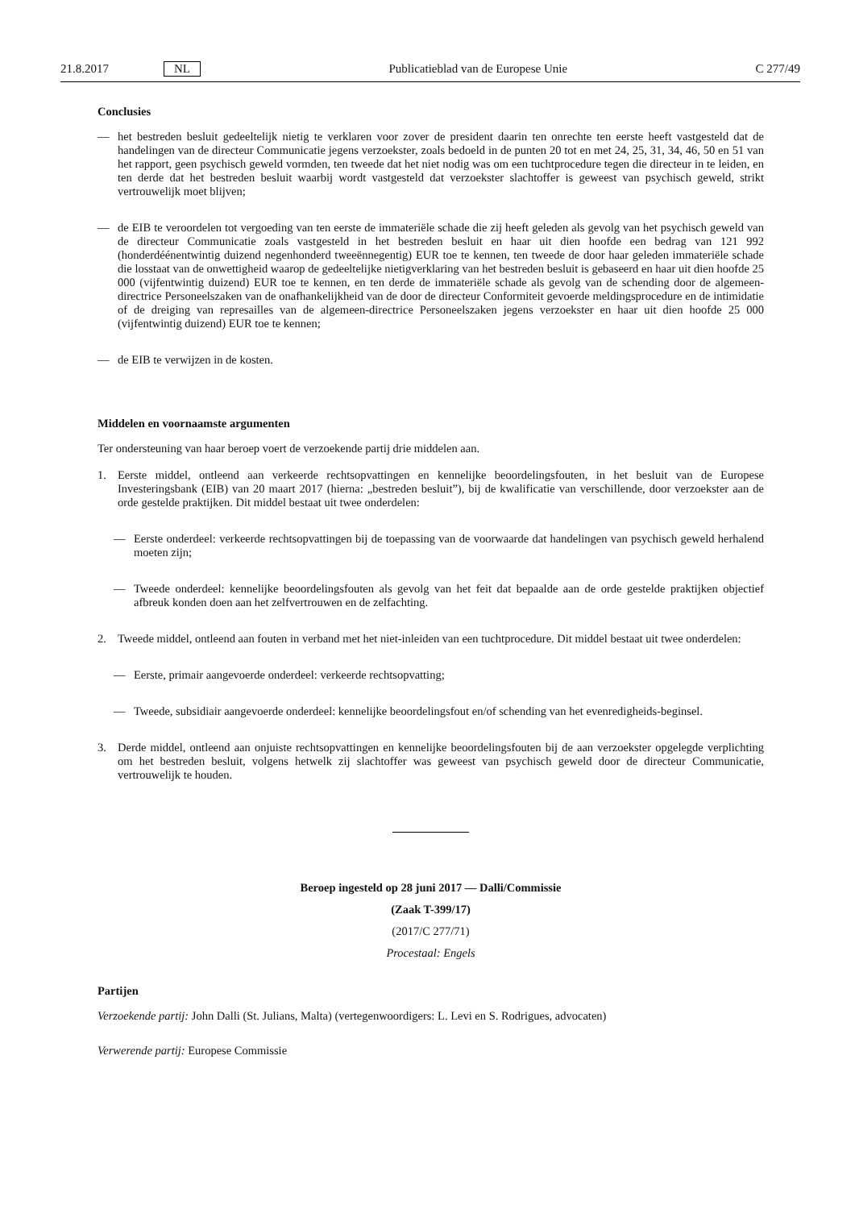21.8.2017 NL Publicatieblad van de Europese Unie C 277/49
Conclusies
— het bestreden besluit gedeeltelijk nietig te verklaren voor zover de president daarin ten onrechte ten eerste heeft vastgesteld dat de handelingen van de directeur Communicatie jegens verzoekster, zoals bedoeld in de punten 20 tot en met 24, 25, 31, 34, 46, 50 en 51 van het rapport, geen psychisch geweld vormden, ten tweede dat het niet nodig was om een tuchtprocedure tegen die directeur in te leiden, en ten derde dat het bestreden besluit waarbij wordt vastgesteld dat verzoekster slachtoffer is geweest van psychisch geweld, strikt vertrouwelijk moet blijven;
— de EIB te veroordelen tot vergoeding van ten eerste de immateriële schade die zij heeft geleden als gevolg van het psychisch geweld van de directeur Communicatie zoals vastgesteld in het bestreden besluit en haar uit dien hoofde een bedrag van 121 992 (honderdéénentwintig duizend negenhonderd tweeënnegentig) EUR toe te kennen, ten tweede de door haar geleden immateriële schade die losstaat van de onwettigheid waarop de gedeeltelijke nietigverklaring van het bestreden besluit is gebaseerd en haar uit dien hoofde 25 000 (vijfentwintig duizend) EUR toe te kennen, en ten derde de immateriële schade als gevolg van de schending door de algemeen-directrice Personeelszaken van de onafhankelijkheid van de door de directeur Conformiteit gevoerde meldingsprocedure en de intimidatie of de dreiging van represailles van de algemeen-directrice Personeelszaken jegens verzoekster en haar uit dien hoofde 25 000 (vijfentwintig duizend) EUR toe te kennen;
— de EIB te verwijzen in de kosten.
Middelen en voornaamste argumenten
Ter ondersteuning van haar beroep voert de verzoekende partij drie middelen aan.
1. Eerste middel, ontleend aan verkeerde rechtsopvattingen en kennelijke beoordelingsfouten, in het besluit van de Europese Investeringsbank (EIB) van 20 maart 2017 (hierna: „bestreden besluit”), bij de kwalificatie van verschillende, door verzoekster aan de orde gestelde praktijken. Dit middel bestaat uit twee onderdelen:
— Eerste onderdeel: verkeerde rechtsopvattingen bij de toepassing van de voorwaarde dat handelingen van psychisch geweld herhalend moeten zijn;
— Tweede onderdeel: kennelijke beoordelingsfouten als gevolg van het feit dat bepaalde aan de orde gestelde praktijken objectief afbreuk konden doen aan het zelfvertrouwen en de zelfachting.
2. Tweede middel, ontleend aan fouten in verband met het niet-inleiden van een tuchtprocedure. Dit middel bestaat uit twee onderdelen:
— Eerste, primair aangevoerde onderdeel: verkeerde rechtsopvatting;
— Tweede, subsidiair aangevoerde onderdeel: kennelijke beoordelingsfout en/of schending van het evenredigheids-beginsel.
3. Derde middel, ontleend aan onjuiste rechtsopvattingen en kennelijke beoordelingsfouten bij de aan verzoekster opgelegde verplichting om het bestreden besluit, volgens hetwelk zij slachtoffer was geweest van psychisch geweld door de directeur Communicatie, vertrouwelijk te houden.
Beroep ingesteld op 28 juni 2017 — Dalli/Commissie
(Zaak T-399/17)
(2017/C 277/71)
Procestaal: Engels
Partijen
Verzoekende partij: John Dalli (St. Julians, Malta) (vertegenwoordigers: L. Levi en S. Rodrigues, advocaten)
Verwerende partij: Europese Commissie